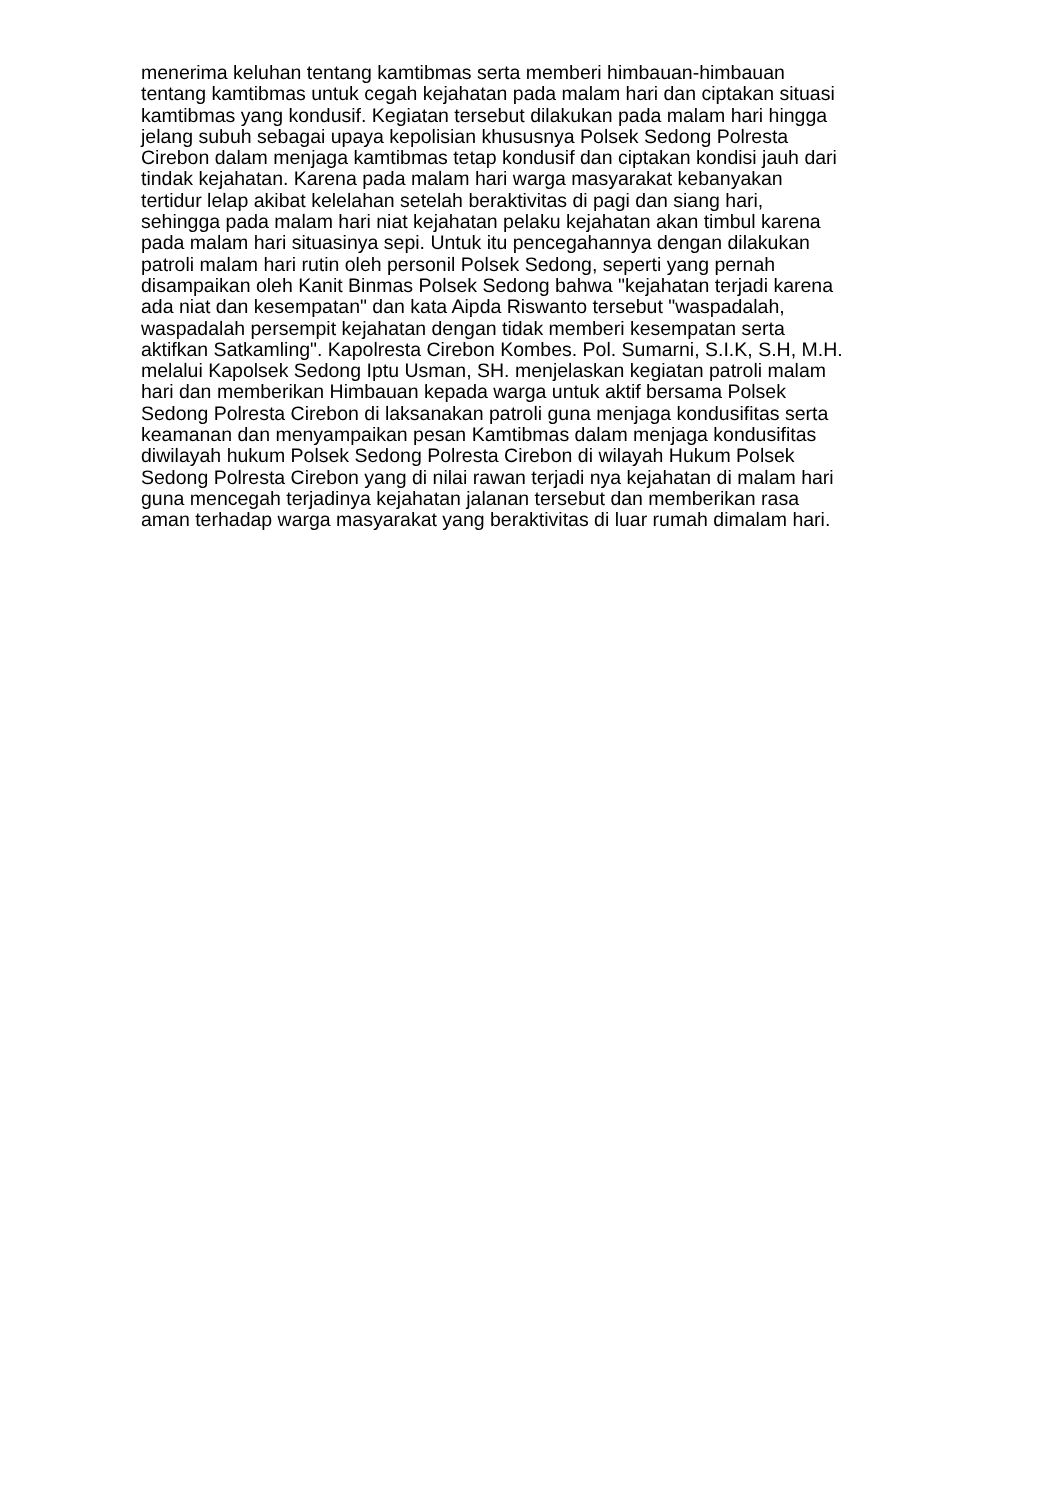menerima keluhan tentang kamtibmas serta memberi himbauan-himbauan tentang kamtibmas untuk cegah kejahatan pada malam hari dan ciptakan situasi kamtibmas yang kondusif. Kegiatan tersebut dilakukan pada malam hari hingga jelang subuh sebagai upaya kepolisian khususnya Polsek Sedong Polresta Cirebon dalam menjaga kamtibmas tetap kondusif dan ciptakan kondisi jauh dari tindak kejahatan. Karena pada malam hari warga masyarakat kebanyakan tertidur lelap akibat kelelahan setelah beraktivitas di pagi dan siang hari, sehingga pada malam hari niat kejahatan pelaku kejahatan akan timbul karena pada malam hari situasinya sepi. Untuk itu pencegahannya dengan dilakukan patroli malam hari rutin oleh personil Polsek Sedong, seperti yang pernah disampaikan oleh Kanit Binmas Polsek Sedong bahwa "kejahatan terjadi karena ada niat dan kesempatan" dan kata Aipda Riswanto tersebut "waspadalah, waspadalah persempit kejahatan dengan tidak memberi kesempatan serta aktifkan Satkamling". Kapolresta Cirebon Kombes. Pol. Sumarni, S.I.K, S.H, M.H. melalui Kapolsek Sedong Iptu Usman, SH. menjelaskan kegiatan patroli malam hari dan memberikan Himbauan kepada warga untuk aktif bersama Polsek Sedong Polresta Cirebon di laksanakan patroli guna menjaga kondusifitas serta keamanan dan menyampaikan pesan Kamtibmas dalam menjaga kondusifitas diwilayah hukum Polsek Sedong Polresta Cirebon di wilayah Hukum Polsek Sedong Polresta Cirebon yang di nilai rawan terjadi nya kejahatan di malam hari guna mencegah terjadinya kejahatan jalanan tersebut dan memberikan rasa aman terhadap warga masyarakat yang beraktivitas di luar rumah dimalam hari.